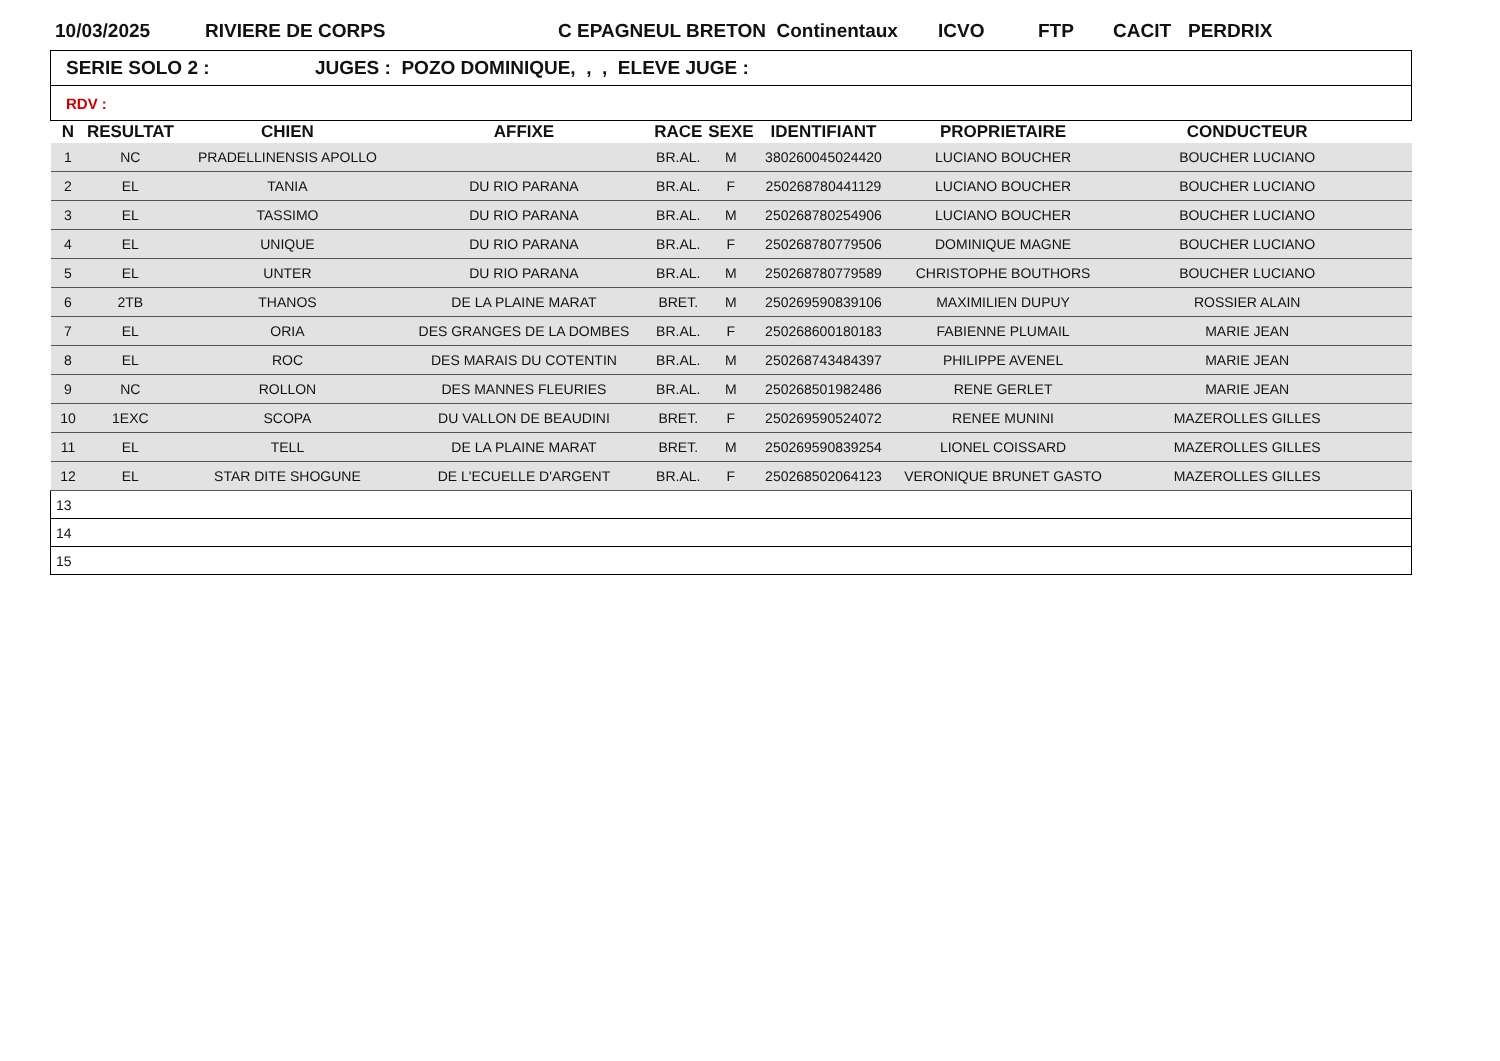10/03/2025 RIVIERE DE CORPS C EPAGNEUL BRETON Continentaux ICVO FTP CACIT PERDRIX
| SERIE SOLO 2 : JUGES : POZO DOMINIQUE, , , ELEVE JUGE : | | | | | | | | | |
| RDV : | | | | | | | | | |
| N | RESULTAT | CHIEN | AFFIXE | RACE | SEXE | IDENTIFIANT | PROPRIETAIRE | CONDUCTEUR | |
| 1 | NC | PRADELLINENSIS APOLLO | | BR.AL. | M | 380260045024420 | LUCIANO BOUCHER | BOUCHER LUCIANO | |
| 2 | EL | TANIA | DU RIO PARANA | BR.AL. | F | 250268780441129 | LUCIANO BOUCHER | BOUCHER LUCIANO | |
| 3 | EL | TASSIMO | DU RIO PARANA | BR.AL. | M | 250268780254906 | LUCIANO BOUCHER | BOUCHER LUCIANO | |
| 4 | EL | UNIQUE | DU RIO PARANA | BR.AL. | F | 250268780779506 | DOMINIQUE MAGNE | BOUCHER LUCIANO | |
| 5 | EL | UNTER | DU RIO PARANA | BR.AL. | M | 250268780779589 | CHRISTOPHE BOUTHORS | BOUCHER LUCIANO | |
| 6 | 2TB | THANOS | DE LA PLAINE MARAT | BRET. | M | 250269590839106 | MAXIMILIEN DUPUY | ROSSIER ALAIN | |
| 7 | EL | ORIA | DES GRANGES DE LA DOMBES | BR.AL. | F | 250268600180183 | FABIENNE PLUMAIL | MARIE JEAN | |
| 8 | EL | ROC | DES MARAIS DU COTENTIN | BR.AL. | M | 250268743484397 | PHILIPPE AVENEL | MARIE JEAN | |
| 9 | NC | ROLLON | DES MANNES FLEURIES | BR.AL. | M | 250268501982486 | RENE GERLET | MARIE JEAN | |
| 10 | 1EXC | SCOPA | DU VALLON DE BEAUDINI | BRET. | F | 250269590524072 | RENEE MUNINI | MAZEROLLES GILLES | |
| 11 | EL | TELL | DE LA PLAINE MARAT | BRET. | M | 250269590839254 | LIONEL COISSARD | MAZEROLLES GILLES | |
| 12 | EL | STAR DITE SHOGUNE | DE L'ECUELLE D'ARGENT | BR.AL. | F | 250268502064123 | VERONIQUE BRUNET GASTO | MAZEROLLES GILLES | |
| 13 | | | | | | | | | |
| 14 | | | | | | | | | |
| 15 | | | | | | | | | |